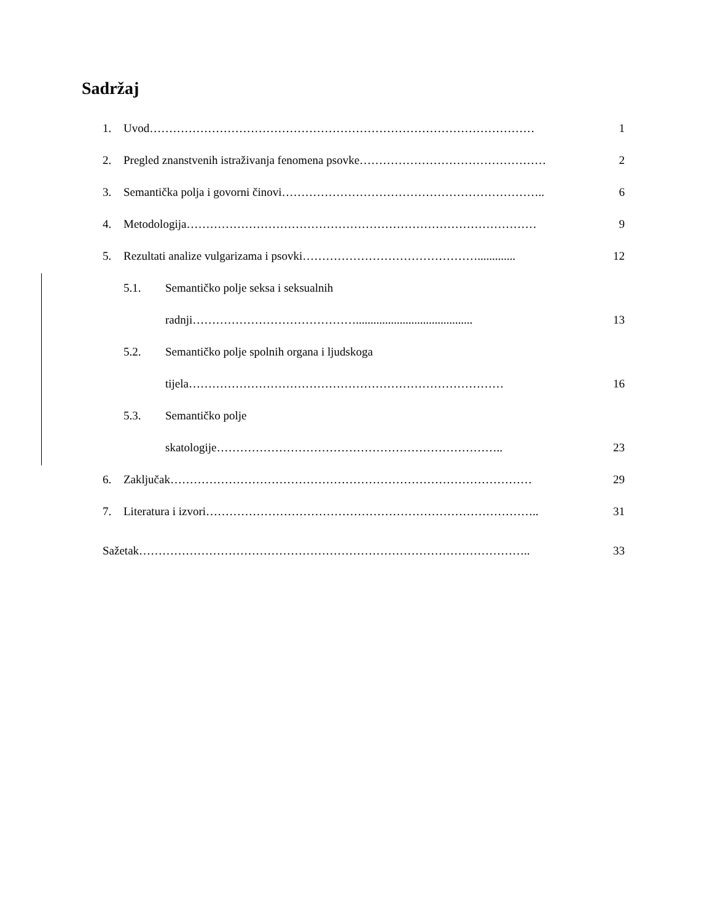Sadržaj
1. Uvod……………………………………………………………………………………… 1
2. Pregled znanstvenih istraživanja fenomena psovke………………………………………… 2
3. Semantička polja i govorni činovi………………………………………………………….. 6
4. Metodologija……………………………………………………………………………… 9
5. Rezultati analize vulgarizama i psovki………………………………………............. 12
5.1. Semantičko polje seksa i seksualnih
radnji……………………………………........................................ 13
5.2. Semantičko polje spolnih organa i ljudskoga
tijela……………………………………………………………………… 16
5.3. Semantičko polje
skatologije……………………………………………………………….. 23
6. Zaključak………………………………………………………………………………… 29
7. Literatura i izvori………………………………………………………………………….. 31
Sažetak……………………………………………………………………………………….. 33